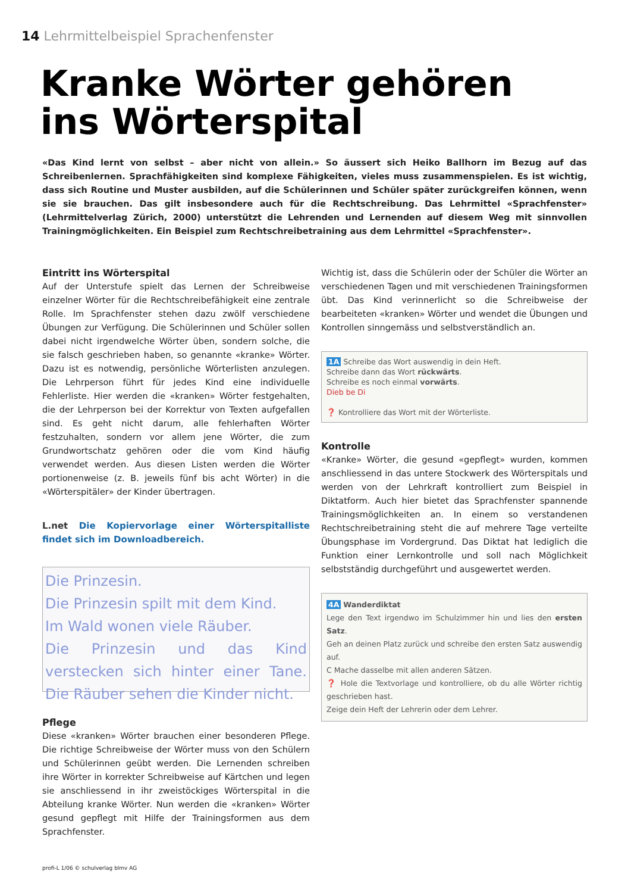14 Lehrmittelbeispiel Sprachenfenster
Kranke Wörter gehören
ins Wörterspital
«Das Kind lernt von selbst – aber nicht von allein.» So äussert sich Heiko Ballhorn im Bezug auf das Schreibenlernen. Sprachfähigkeiten sind komplexe Fähigkeiten, vieles muss zusammenspielen. Es ist wichtig, dass sich Routine und Muster ausbilden, auf die Schülerinnen und Schüler später zurückgreifen können, wenn sie sie brauchen. Das gilt insbesondere auch für die Rechtschreibung. Das Lehrmittel «Sprachfenster» (Lehrmittelverlag Zürich, 2000) unterstützt die Lehrenden und Lernenden auf diesem Weg mit sinnvollen Trainingmöglichkeiten. Ein Beispiel zum Rechtschreibetraining aus dem Lehrmittel «Sprachfenster».
Eintritt ins Wörterspital
Auf der Unterstufe spielt das Lernen der Schreibweise einzelner Wörter für die Rechtschreibefähigkeit eine zentrale Rolle. Im Sprachfenster stehen dazu zwölf verschiedene Übungen zur Verfügung. Die Schülerinnen und Schüler sollen dabei nicht irgendwelche Wörter üben, sondern solche, die sie falsch geschrieben haben, so genannte «kranke» Wörter. Dazu ist es notwendig, persönliche Wörterlisten anzulegen. Die Lehrperson führt für jedes Kind eine individuelle Fehlerliste. Hier werden die «kranken» Wörter festgehalten, die der Lehrperson bei der Korrektur von Texten aufgefallen sind. Es geht nicht darum, alle fehlerhaften Wörter festzuhalten, sondern vor allem jene Wörter, die zum Grundwortschatz gehören oder die vom Kind häufig verwendet werden. Aus diesen Listen werden die Wörter portionenweise (z. B. jeweils fünf bis acht Wörter) in die «Wörterspitäler» der Kinder übertragen.
L.net Die Kopiervorlage einer Wörterspitalliste findet sich im Downloadbereich.
Die Prinzesin.
Die Prinzesin spilt mit dem Kind.
Im Wald wonen viele Räuber.
Die Prinzesin und das Kind verstecken sich hinter einer Tane. Die Räuber sehen die Kinder nicht.
Pflege
Diese «kranken» Wörter brauchen einer besonderen Pflege. Die richtige Schreibweise der Wörter muss von den Schülern und Schülerinnen geübt werden. Die Lernenden schreiben ihre Wörter in korrekter Schreibweise auf Kärtchen und legen sie anschliessend in ihr zweistöckiges Wörterspital in die Abteilung kranke Wörter. Nun werden die «kranken» Wörter gesund gepflegt mit Hilfe der Trainingsformen aus dem Sprachfenster.
Wichtig ist, dass die Schülerin oder der Schüler die Wörter an verschiedenen Tagen und mit verschiedenen Trainingsformen übt. Das Kind verinnerlicht so die Schreibweise der bearbeiteten «kranken» Wörter und wendet die Übungen und Kontrollen sinngemäss und selbstverständlich an.
1A Schreibe das Wort auswendig in dein Heft.
Schreibe dann das Wort rückwärts.
Schreibe es noch einmal vorwärts.
Dieb be Di
❓ Kontrolliere das Wort mit der Wörterliste.
Kontrolle
«Kranke» Wörter, die gesund «gepflegt» wurden, kommen anschliessend in das untere Stockwerk des Wörterspitals und werden von der Lehrkraft kontrolliert zum Beispiel in Diktatform. Auch hier bietet das Sprachfenster spannende Trainingsmöglichkeiten an. In einem so verstandenen Rechtschreibetraining steht die auf mehrere Tage verteilte Übungsphase im Vordergrund. Das Diktat hat lediglich die Funktion einer Lernkontrolle und soll nach Möglichkeit selbstständig durchgeführt und ausgewertet werden.
4A Wanderdiktat
Lege den Text irgendwo im Schulzimmer hin und lies den ersten Satz.
Geh an deinen Platz zurück und schreibe den ersten Satz auswendig auf.
C Mache dasselbe mit allen anderen Sätzen.
❓ Hole die Textvorlage und kontrolliere, ob du alle Wörter richtig geschrieben hast.
Zeige dein Heft der Lehrerin oder dem Lehrer.
profi-L 1/06 © schulverlag blmv AG